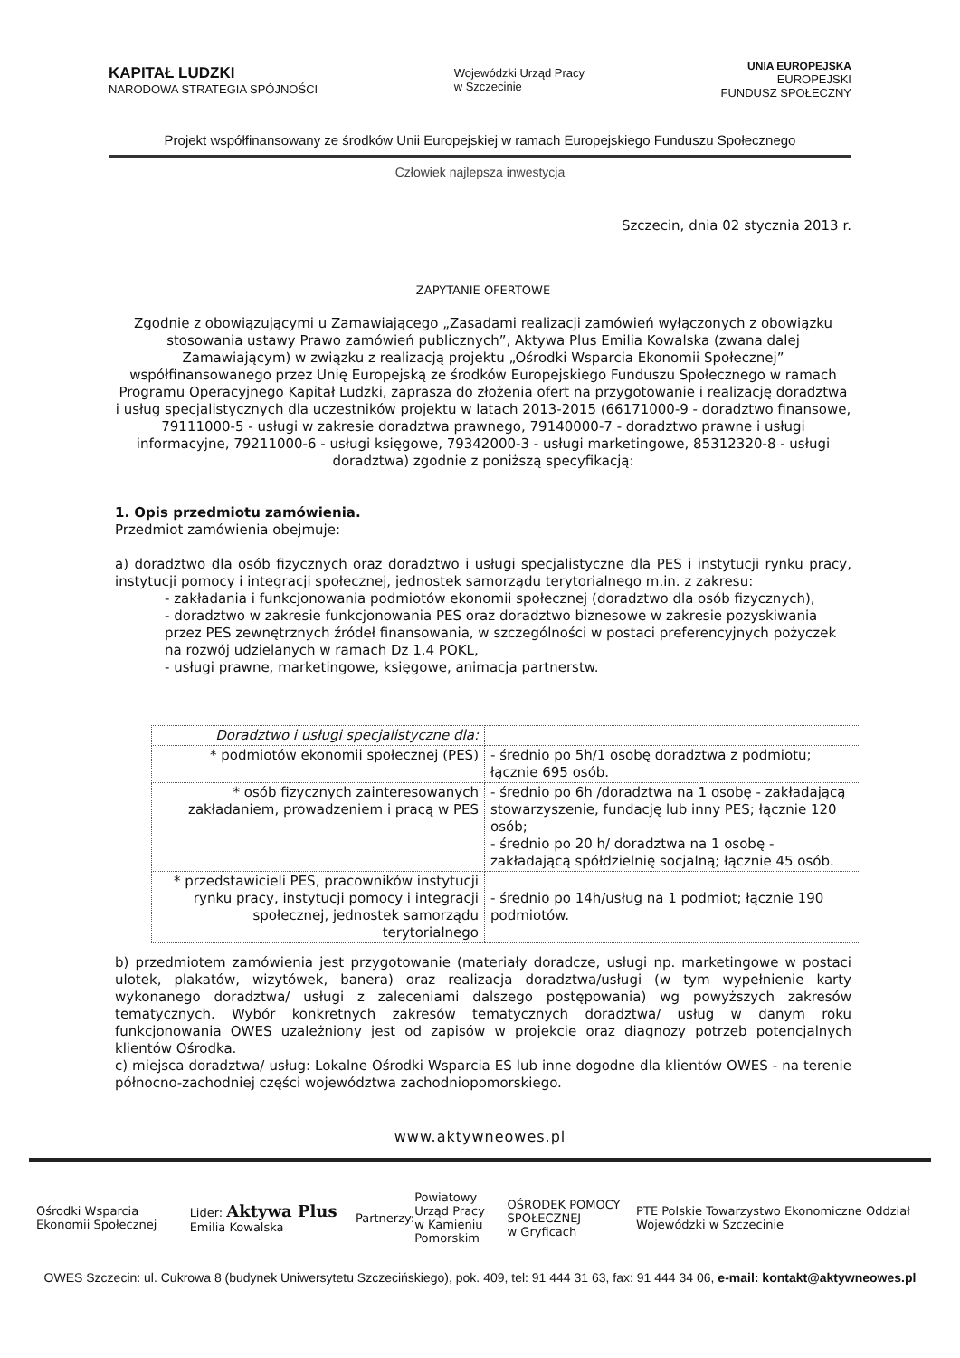KAPITAŁ LUDZKI
NARODOWA STRATEGIA SPÓJNOŚCI
Wojewódzki Urząd Pracy
w Szczecinie
UNIA EUROPEJSKA
EUROPEJSKI
FUNDUSZ SPOŁECZNY
Projekt współfinansowany ze środków Unii Europejskiej w ramach Europejskiego Funduszu Społecznego
Człowiek najlepsza inwestycja
Szczecin, dnia 02 stycznia 2013 r.
ZAPYTANIE OFERTOWE
Zgodnie z obowiązującymi u Zamawiającego „Zasadami realizacji zamówień wyłączonych z obowiązku stosowania ustawy Prawo zamówień publicznych”, Aktywa Plus Emilia Kowalska (zwana dalej Zamawiającym) w związku z realizacją projektu „Ośrodki Wsparcia Ekonomii Społecznej” współfinansowanego przez Unię Europejską ze środków Europejskiego Funduszu Społecznego w ramach Programu Operacyjnego Kapitał Ludzki, zaprasza do złożenia ofert na przygotowanie i realizację doradztwa i usług specjalistycznych dla uczestników projektu w latach 2013-2015 (66171000-9 - doradztwo finansowe, 79111000-5 - usługi w zakresie doradztwa prawnego, 79140000-7 - doradztwo prawne i usługi informacyjne, 79211000-6 - usługi księgowe, 79342000-3 - usługi marketingowe, 85312320-8 - usługi doradztwa) zgodnie z poniższą specyfikacją:
1. Opis przedmiotu zamówienia.
Przedmiot zamówienia obejmuje:
a) doradztwo dla osób fizycznych oraz doradztwo i usługi specjalistyczne dla PES i instytucji rynku pracy, instytucji pomocy i integracji społecznej, jednostek samorządu terytorialnego m.in. z zakresu:
- zakładania i funkcjonowania podmiotów ekonomii społecznej (doradztwo dla osób fizycznych),
- doradztwo w zakresie funkcjonowania PES oraz doradztwo biznesowe w zakresie pozyskiwania przez PES zewnętrznych źródeł finansowania, w szczególności w postaci preferencyjnych pożyczek na rozwój udzielanych w ramach Dz 1.4 POKL,
- usługi prawne, marketingowe, księgowe, animacja partnerstw.
| Doradztwo i usługi specjalistyczne dla: | |
| * podmiotów ekonomii społecznej (PES) | - średnio po 5h/1 osobę doradztwa z podmiotu; łącznie 695 osób. |
| * osób fizycznych zainteresowanych zakładaniem, prowadzeniem i pracą w PES | - średnio po 6h /doradztwa na 1 osobę - zakładającą stowarzyszenie, fundację lub inny PES; łącznie 120 osób; - średnio po 20 h/ doradztwa na 1 osobę - zakładającą spółdzielnię socjalną; łącznie 45 osób. |
| * przedstawicieli PES, pracowników instytucji rynku pracy, instytucji pomocy i integracji społecznej, jednostek samorządu terytorialnego | - średnio po 14h/usług na 1 podmiot; łącznie 190 podmiotów. |
b) przedmiotem zamówienia jest przygotowanie (materiały doradcze, usługi np. marketingowe w postaci ulotek, plakatów, wizytówek, banera) oraz realizacja doradztwa/usługi (w tym wypełnienie karty wykonanego doradztwa/ usługi z zaleceniami dalszego postępowania) wg powyższych zakresów tematycznych. Wybór konkretnych zakresów tematycznych doradztwa/ usług w danym roku funkcjonowania OWES uzależniony jest od zapisów w projekcie oraz diagnozy potrzeb potencjalnych klientów Ośrodka.
c) miejsca doradztwa/ usług: Lokalne Ośrodki Wsparcia ES lub inne dogodne dla klientów OWES - na terenie północno-zachodniej części województwa zachodniopomorskiego.
www.aktywneowes.pl
Ośrodki Wsparcia Ekonomii Społecznej Lider: Aktywa Plus Emilia Kowalska Partnerzy: Powiatowy Urząd Pracy
w Kamieniu Pomorskim OŚRODEK POMOCY SPOŁECZNEJ
w Gryficach PTE Polskie Towarzystwo Ekonomiczne Oddział Wojewódzki w Szczecinie
OWES Szczecin: ul. Cukrowa 8 (budynek Uniwersytetu Szczecińskiego), pok. 409, tel: 91 444 31 63, fax: 91 444 34 06, e-mail: kontakt@aktywneowes.pl